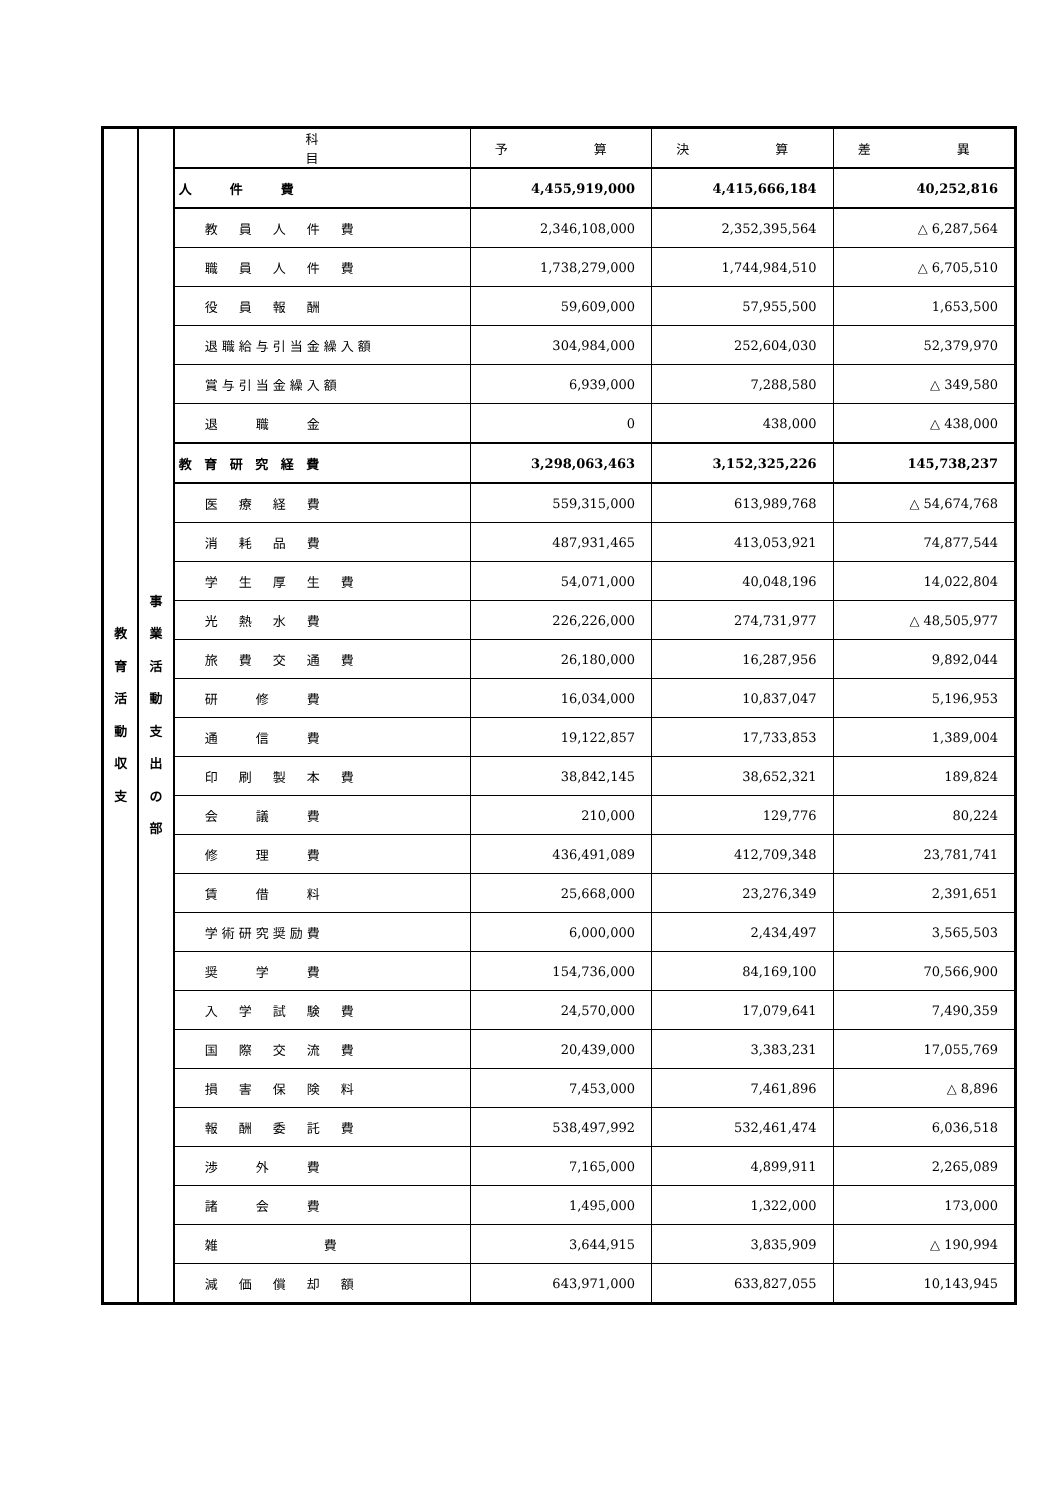| 教 育 活 動 収 支 | 事 業 活 動 支 出 の 部 | 科 目 | 予 算 | 決 算 | 差 異 |
| | | 人 件 費 | 4,455,919,000 | 4,415,666,184 | 40,252,816 |
| | | 教 員 人 件 費 | 2,346,108,000 | 2,352,395,564 | △ 6,287,564 |
| | | 職 員 人 件 費 | 1,738,279,000 | 1,744,984,510 | △ 6,705,510 |
| | | 役 員 報 酬 | 59,609,000 | 57,955,500 | 1,653,500 |
| | | 退職給与引当金繰入額 | 304,984,000 | 252,604,030 | 52,379,970 |
| | | 賞与引当金繰入額 | 6,939,000 | 7,288,580 | △ 349,580 |
| | | 退 職 金 | 0 | 438,000 | △ 438,000 |
| | | 教 育 研 究 経 費 | 3,298,063,463 | 3,152,325,226 | 145,738,237 |
| | | 医 療 経 費 | 559,315,000 | 613,989,768 | △ 54,674,768 |
| | | 消 耗 品 費 | 487,931,465 | 413,053,921 | 74,877,544 |
| | | 学 生 厚 生 費 | 54,071,000 | 40,048,196 | 14,022,804 |
| | | 光 熱 水 費 | 226,226,000 | 274,731,977 | △ 48,505,977 |
| | | 旅 費 交 通 費 | 26,180,000 | 16,287,956 | 9,892,044 |
| | | 研 修 費 | 16,034,000 | 10,837,047 | 5,196,953 |
| | | 通 信 費 | 19,122,857 | 17,733,853 | 1,389,004 |
| | | 印 刷 製 本 費 | 38,842,145 | 38,652,321 | 189,824 |
| | | 会 議 費 | 210,000 | 129,776 | 80,224 |
| | | 修 理 費 | 436,491,089 | 412,709,348 | 23,781,741 |
| | | 賃 借 料 | 25,668,000 | 23,276,349 | 2,391,651 |
| | | 学術研究奨励費 | 6,000,000 | 2,434,497 | 3,565,503 |
| | | 奨 学 費 | 154,736,000 | 84,169,100 | 70,566,900 |
| | | 入 学 試 験 費 | 24,570,000 | 17,079,641 | 7,490,359 |
| | | 国 際 交 流 費 | 20,439,000 | 3,383,231 | 17,055,769 |
| | | 損 害 保 険 料 | 7,453,000 | 7,461,896 | △ 8,896 |
| | | 報 酬 委 託 費 | 538,497,992 | 532,461,474 | 6,036,518 |
| | | 渉 外 費 | 7,165,000 | 4,899,911 | 2,265,089 |
| | | 諸 会 費 | 1,495,000 | 1,322,000 | 173,000 |
| | | 雑 費 | 3,644,915 | 3,835,909 | △ 190,994 |
| | | 減 価 償 却 額 | 643,971,000 | 633,827,055 | 10,143,945 |